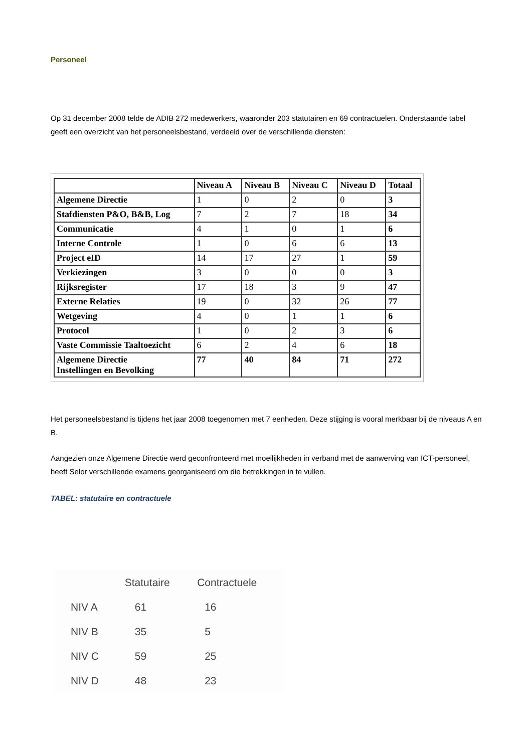Personeel
Op 31 december 2008 telde de ADIB 272 medewerkers, waaronder 203 statutairen en 69 contractuelen. Onderstaande tabel geeft een overzicht van het personeelsbestand, verdeeld over de verschillende diensten:
| | Niveau A | Niveau B | Niveau C | Niveau D | Totaal |
| --- | --- | --- | --- | --- | --- |
| Algemene Directie | 1 | 0 | 2 | 0 | 3 |
| Stafdiensten P&O, B&B, Log | 7 | 2 | 7 | 18 | 34 |
| Communicatie | 4 | 1 | 0 | 1 | 6 |
| Interne Controle | 1 | 0 | 6 | 6 | 13 |
| Project eID | 14 | 17 | 27 | 1 | 59 |
| Verkiezingen | 3 | 0 | 0 | 0 | 3 |
| Rijksregister | 17 | 18 | 3 | 9 | 47 |
| Externe Relaties | 19 | 0 | 32 | 26 | 77 |
| Wetgeving | 4 | 0 | 1 | 1 | 6 |
| Protocol | 1 | 0 | 2 | 3 | 6 |
| Vaste Commissie Taaltoezicht | 6 | 2 | 4 | 6 | 18 |
| Algemene Directie Instellingen en Bevolking | 77 | 40 | 84 | 71 | 272 |
Het personeelsbestand is tijdens het jaar 2008 toegenomen met 7 eenheden. Deze stijging is vooral merkbaar bij de niveaus A en B.
Aangezien onze Algemene Directie werd geconfronteerd met moeilijkheden in verband met de aanwerving van ICT-personeel, heeft Selor verschillende examens georganiseerd om die betrekkingen in te vullen.
TABEL: statutaire en contractuele
| | Statutaire | Contractuele |
| --- | --- | --- |
| NIV A | 61 | 16 |
| NIV B | 35 | 5 |
| NIV C | 59 | 25 |
| NIV D | 48 | 23 |